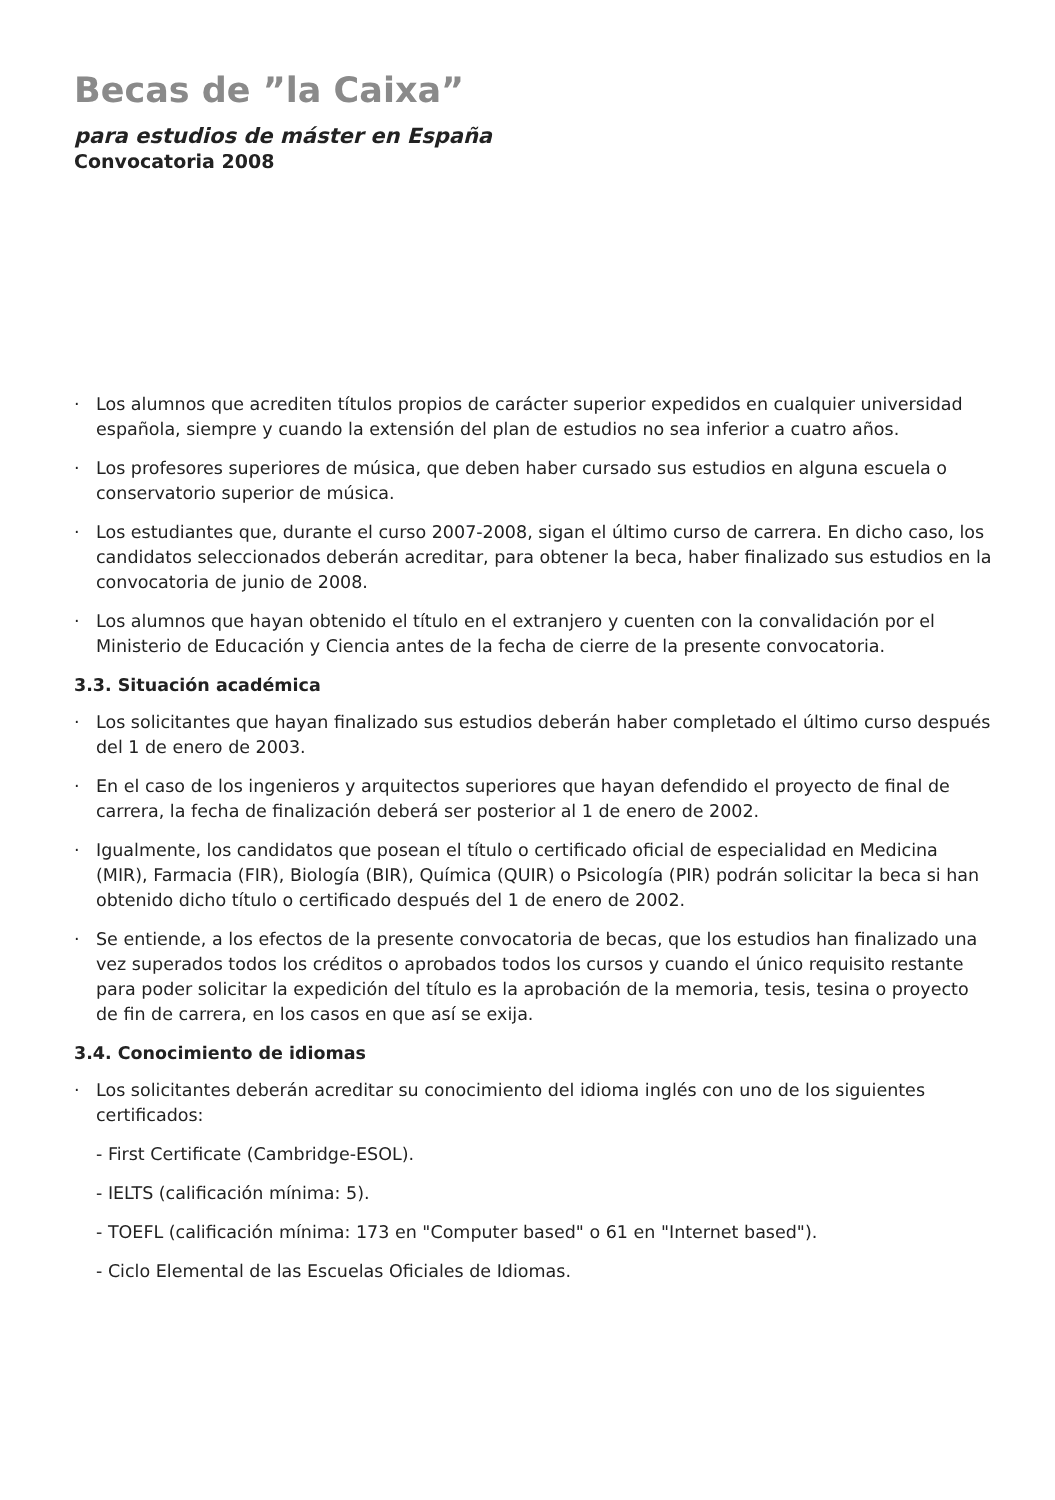Becas de ”la Caixa”
para estudios de máster en España
Convocatoria 2008
· Los alumnos que acrediten títulos propios de carácter superior expedidos en cualquier universidad española, siempre y cuando la extensión del plan de estudios no sea inferior a cuatro años.
· Los profesores superiores de música, que deben haber cursado sus estudios en alguna escuela o conservatorio superior de música.
· Los estudiantes que, durante el curso 2007-2008, sigan el último curso de carrera. En dicho caso, los candidatos seleccionados deberán acreditar, para obtener la beca, haber finalizado sus estudios en la convocatoria de junio de 2008.
· Los alumnos que hayan obtenido el título en el extranjero y cuenten con la convalidación por el Ministerio de Educación y Ciencia antes de la fecha de cierre de la presente convocatoria.
3.3. Situación académica
· Los solicitantes que hayan finalizado sus estudios deberán haber completado el último curso después del 1 de enero de 2003.
· En el caso de los ingenieros y arquitectos superiores que hayan defendido el proyecto de final de carrera, la fecha de finalización deberá ser posterior al 1 de enero de 2002.
· Igualmente, los candidatos que posean el título o certificado oficial de especialidad en Medicina (MIR), Farmacia (FIR), Biología (BIR), Química (QUIR) o Psicología (PIR) podrán solicitar la beca si han obtenido dicho título o certificado después del 1 de enero de 2002.
· Se entiende, a los efectos de la presente convocatoria de becas, que los estudios han finalizado una vez superados todos los créditos o aprobados todos los cursos y cuando el único requisito restante para poder solicitar la expedición del título es la aprobación de la memoria, tesis, tesina o proyecto de fin de carrera, en los casos en que así se exija.
3.4. Conocimiento de idiomas
· Los solicitantes deberán acreditar su conocimiento del idioma inglés con uno de los siguientes certificados:
- First Certificate (Cambridge-ESOL).
- IELTS (calificación mínima: 5).
- TOEFL (calificación mínima: 173 en "Computer based" o 61 en "Internet based").
- Ciclo Elemental de las Escuelas Oficiales de Idiomas.